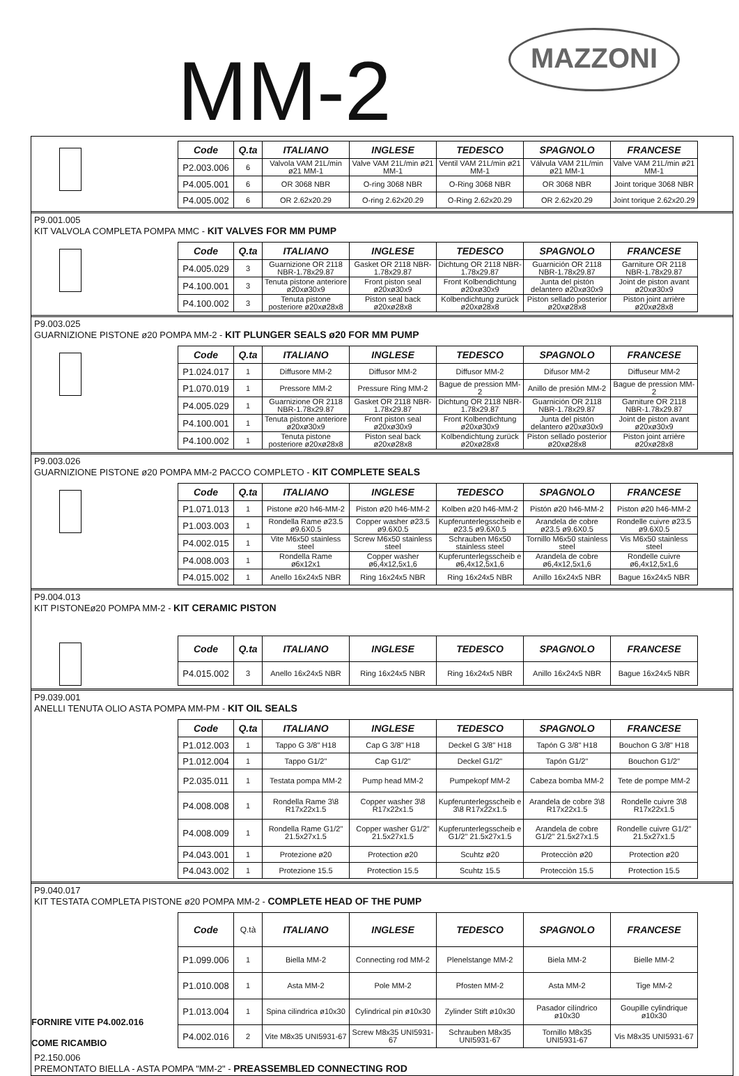MM-2
MAZZONI
| Code | Q.ta | ITALIANO | INGLESE | TEDESCO | SPAGNOLO | FRANCESE |
| --- | --- | --- | --- | --- | --- | --- |
| P2.003.006 | 6 | Valvola VAM 21L/min ø21 MM-1 | Valve VAM 21L/min ø21 MM-1 | Ventil VAM 21L/min ø21 MM-1 | Válvula VAM 21L/min ø21 MM-1 | Valve VAM 21L/min ø21 MM-1 |
| P4.005.001 | 6 | OR 3068 NBR | O-ring 3068 NBR | O-Ring 3068 NBR | OR 3068 NBR | Joint torique 3068 NBR |
| P4.005.002 | 6 | OR 2.62x20.29 | O-ring 2.62x20.29 | O-Ring 2.62x20.29 | OR 2.62x20.29 | Joint torique 2.62x20.29 |
P9.001.005
KIT VALVOLA COMPLETA POMPA MMC - KIT VALVES FOR MM PUMP
| Code | Q.ta | ITALIANO | INGLESE | TEDESCO | SPAGNOLO | FRANCESE |
| --- | --- | --- | --- | --- | --- | --- |
| P4.005.029 | 3 | Guarnizione OR 2118 NBR-1.78x29.87 | Gasket OR 2118 NBR-1.78x29.87 | Dichtung OR 2118 NBR-1.78x29.87 | Guarnición OR 2118 NBR-1.78x29.87 | Garniture OR 2118 NBR-1.78x29.87 |
| P4.100.001 | 3 | Tenuta pistone anteriore ø20xø30x9 | Front piston seal ø20xø30x9 | Front Kolbendichtung ø20xø30x9 | Junta del pistón delantero ø20xø30x9 | Joint de piston avant ø20xø30x9 |
| P4.100.002 | 3 | Tenuta pistone posteriore ø20xø28x8 | Piston seal back ø20xø28x8 | Kolbendichtung zurück ø20xø28x8 | Piston sellado posterior ø20xø28x8 | Piston joint arrière ø20xø28x8 |
P9.003.025
GUARNIZIONE PISTONE ø20 POMPA MM-2 - KIT PLUNGER SEALS ø20 FOR MM PUMP
| Code | Q.ta | ITALIANO | INGLESE | TEDESCO | SPAGNOLO | FRANCESE |
| --- | --- | --- | --- | --- | --- | --- |
| P1.024.017 | 1 | Diffusore MM-2 | Diffusor MM-2 | Diffusor MM-2 | Difusor MM-2 | Diffuseur MM-2 |
| P1.070.019 | 1 | Pressore MM-2 | Pressure Ring MM-2 | Bague de pression MM-2 | Anillo de presión MM-2 | Bague de pression MM-2 |
| P4.005.029 | 1 | Guarnizione OR 2118 NBR-1.78x29.87 | Gasket OR 2118 NBR-1.78x29.87 | Dichtung OR 2118 NBR-1.78x29.87 | Guarnición OR 2118 NBR-1.78x29.87 | Garniture OR 2118 NBR-1.78x29.87 |
| P4.100.001 | 1 | Tenuta pistone anteriore ø20xø30x9 | Front piston seal ø20xø30x9 | Front Kolbendichtung ø20xø30x9 | Junta del pistón delantero ø20xø30x9 | Joint de piston avant ø20xø30x9 |
| P4.100.002 | 1 | Tenuta pistone posteriore ø20xø28x8 | Piston seal back ø20xø28x8 | Kolbendichtung zurück ø20xø28x8 | Piston sellado posterior ø20xø28x8 | Piston joint arrière ø20xø28x8 |
P9.003.026
GUARNIZIONE PISTONE ø20 POMPA MM-2 PACCO COMPLETO - KIT COMPLETE SEALS
| Code | Q.ta | ITALIANO | INGLESE | TEDESCO | SPAGNOLO | FRANCESE |
| --- | --- | --- | --- | --- | --- | --- |
| P1.071.013 | 1 | Pistone ø20 h46-MM-2 | Piston ø20 h46-MM-2 | Kolben ø20 h46-MM-2 | Pistón ø20 h46-MM-2 | Piston ø20 h46-MM-2 |
| P1.003.003 | 1 | Rondella Rame ø23.5 ø9.6X0.5 | Copper washer ø23.5 ø9.6X0.5 | Kupferunterlegsscheib e ø23.5 ø9.6X0.5 | Arandela de cobre ø23.5 ø9.6X0.5 | Rondelle cuivre ø23.5 ø9.6X0.5 |
| P4.002.015 | 1 | Vite M6x50 stainless steel | Screw M6x50 stainless steel | Schrauben M6x50 stainless steel | Tornillo M6x50 stainless steel | Vis M6x50 stainless steel |
| P4.008.003 | 1 | Rondella Rame ø6x12x1 | Copper washer ø6,4x12,5x1,6 | Kupferunterlegsscheib e ø6,4x12,5x1,6 | Arandela de cobre ø6,4x12,5x1,6 | Rondelle cuivre ø6,4x12,5x1,6 |
| P4.015.002 | 1 | Anello 16x24x5 NBR | Ring 16x24x5 NBR | Ring 16x24x5 NBR | Anillo 16x24x5 NBR | Bague 16x24x5 NBR |
P9.004.013
KIT PISTONEø20 POMPA MM-2 - KIT CERAMIC PISTON
| Code | Q.ta | ITALIANO | INGLESE | TEDESCO | SPAGNOLO | FRANCESE |
| --- | --- | --- | --- | --- | --- | --- |
| P4.015.002 | 3 | Anello 16x24x5 NBR | Ring 16x24x5 NBR | Ring 16x24x5 NBR | Anillo 16x24x5 NBR | Bague 16x24x5 NBR |
P9.039.001
ANELLI TENUTA OLIO ASTA POMPA MM-PM - KIT OIL SEALS
| Code | Q.ta | ITALIANO | INGLESE | TEDESCO | SPAGNOLO | FRANCESE |
| --- | --- | --- | --- | --- | --- | --- |
| P1.012.003 | 1 | Tappo G 3/8" H18 | Cap G 3/8" H18 | Deckel G 3/8" H18 | Tapón G 3/8" H18 | Bouchon G 3/8" H18 |
| P1.012.004 | 1 | Tappo G1/2" | Cap G1/2" | Deckel G1/2" | Tapón G1/2" | Bouchon G1/2" |
| P2.035.011 | 1 | Testata pompa MM-2 | Pump head MM-2 | Pumpekopf MM-2 | Cabeza bomba MM-2 | Tete de pompe MM-2 |
| P4.008.008 | 1 | Rondella Rame 3\8 R17x22x1.5 | Copper washer 3\8 R17x22x1.5 | Kupferunterlegsscheib e 3\8 R17x22x1.5 | Arandela de cobre 3\8 R17x22x1.5 | Rondelle cuivre 3\8 R17x22x1.5 |
| P4.008.009 | 1 | Rondella Rame G1/2" 21.5x27x1.5 | Copper washer G1/2" 21.5x27x1.5 | Kupferunterlegsscheib e G1/2" 21.5x27x1.5 | Arandela de cobre G1/2" 21.5x27x1.5 | Rondelle cuivre G1/2" 21.5x27x1.5 |
| P4.043.001 | 1 | Protezione ø20 | Protection ø20 | Scuhtz ø20 | Protecciòn ø20 | Protection ø20 |
| P4.043.002 | 1 | Protezione 15.5 | Protection 15.5 | Scuhtz 15.5 | Protecciòn 15.5 | Protection 15.5 |
P9.040.017
KIT TESTATA COMPLETA PISTONE ø20 POMPA MM-2 - COMPLETE HEAD OF THE PUMP
FORNIRE VITE P4.002.016
COME RICAMBIO
| Code | Q.tà | ITALIANO | INGLESE | TEDESCO | SPAGNOLO | FRANCESE |
| --- | --- | --- | --- | --- | --- | --- |
| P1.099.006 | 1 | Biella MM-2 | Connecting rod MM-2 | Plenelstange MM-2 | Biela MM-2 | Bielle MM-2 |
| P1.010.008 | 1 | Asta MM-2 | Pole MM-2 | Pfosten MM-2 | Asta MM-2 | Tige MM-2 |
| P1.013.004 | 1 | Spina cilindrica ø10x30 | Cylindrical pin ø10x30 | Zylinder Stift ø10x30 | Pasador cilíndrico ø10x30 | Goupille cylindrique ø10x30 |
| P4.002.016 | 2 | Vite M8x35 UNI5931-67 | Screw M8x35 UNI5931-67 | Schrauben M8x35 UNI5931-67 | Tornillo M8x35 UNI5931-67 | Vis M8x35 UNI5931-67 |
P2.150.006
PREMONTATO BIELLA - ASTA POMPA "MM-2" - PREASSEMBLED CONNECTING ROD